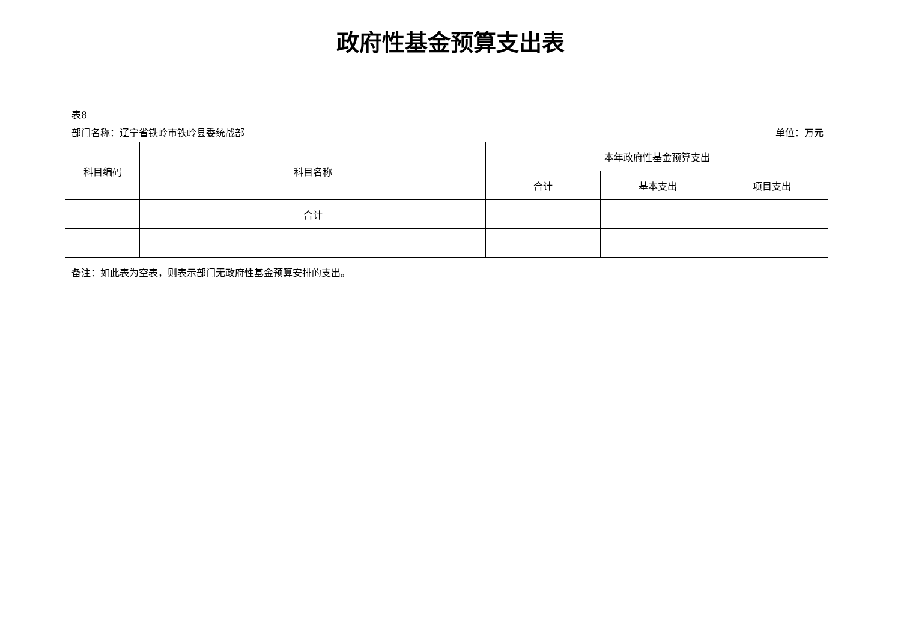政府性基金预算支出表
表8
部门名称：辽宁省铁岭市铁岭县委统战部 单位：万元
| 科目编码 | 科目名称 | 本年政府性基金预算支出 | | |
| --- | --- | --- | --- | --- |
| | | 合计 | 基本支出 | 项目支出 |
| | 合计 | | | |
备注：如此表为空表，则表示部门无政府性基金预算安排的支出。